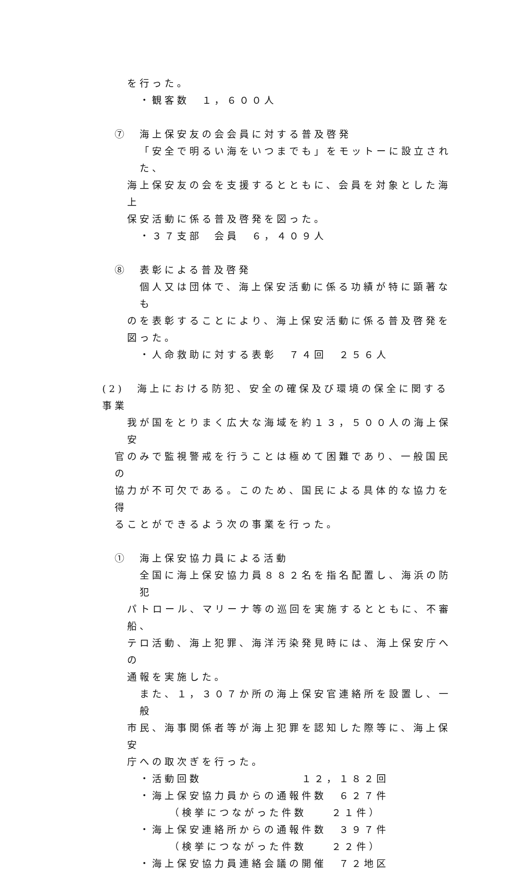を行った。
・観客数　１，６００人
⑦　海上保安友の会会員に対する普及啓発
「安全で明るい海をいつまでも」をモットーに設立された、
海上保安友の会を支援するとともに、会員を対象とした海上
保安活動に係る普及啓発を図った。
・３７支部　会員　６，４０９人
⑧　表彰による普及啓発
個人又は団体で、海上保安活動に係る功績が特に顕著なも
のを表彰することにより、海上保安活動に係る普及啓発を
図った。
・人命救助に対する表彰　７４回　２５６人
(2)　海上における防犯、安全の確保及び環境の保全に関する事業
我が国をとりまく広大な海域を約１３，５００人の海上保安
官のみで監視警戒を行うことは極めて困難であり、一般国民の
協力が不可欠である。このため、国民による具体的な協力を得
ることができるよう次の事業を行った。
①　海上保安協力員による活動
全国に海上保安協力員８８２名を指名配置し、海浜の防犯
パトロール、マリーナ等の巡回を実施するとともに、不審船、
テロ活動、海上犯罪、海洋汚染発見時には、海上保安庁への
通報を実施した。
また、１，３０７か所の海上保安官連絡所を設置し、一般
市民、海事関係者等が海上犯罪を認知した際等に、海上保安
庁への取次ぎを行った。
・活動回数　　　　　　　　１２，１８２回
・海上保安協力員からの通報件数　６２７件
（検挙につながった件数　　２１件）
・海上保安連絡所からの通報件数　３９７件
（検挙につながった件数　　２２件）
・海上保安協力員連絡会議の開催　７２地区